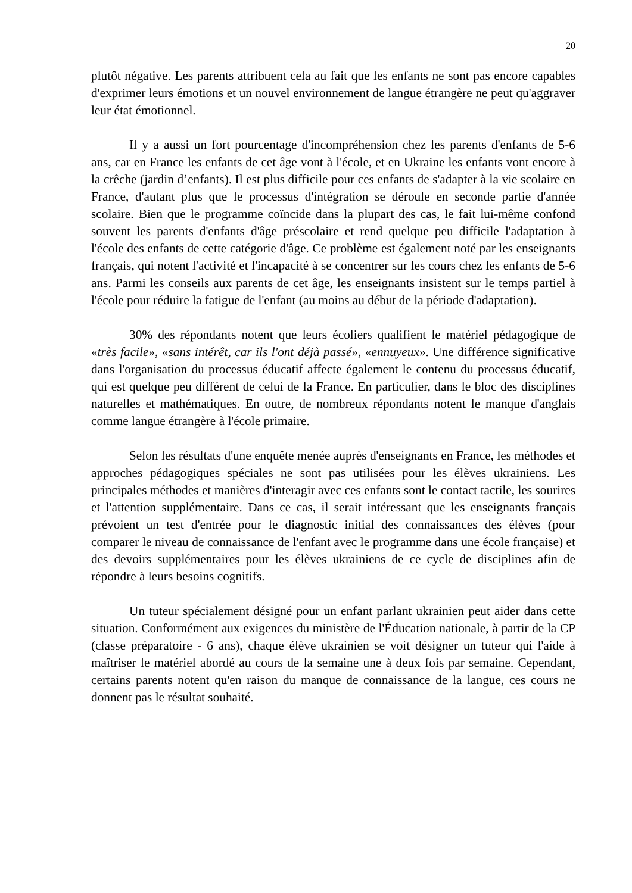20
plutôt négative. Les parents attribuent cela au fait que les enfants ne sont pas encore capables d'exprimer leurs émotions et un nouvel environnement de langue étrangère ne peut qu'aggraver leur état émotionnel.
Il y a aussi un fort pourcentage d'incompréhension chez les parents d'enfants de 5-6 ans, car en France les enfants de cet âge vont à l'école, et en Ukraine les enfants vont encore à la crêche (jardin d’enfants). Il est plus difficile pour ces enfants de s'adapter à la vie scolaire en France, d'autant plus que le processus d'intégration se déroule en seconde partie d'année scolaire. Bien que le programme coïncide dans la plupart des cas, le fait lui-même confond souvent les parents d'enfants d'âge préscolaire et rend quelque peu difficile l'adaptation à l'école des enfants de cette catégorie d'âge. Ce problème est également noté par les enseignants français, qui notent l'activité et l'incapacité à se concentrer sur les cours chez les enfants de 5-6 ans. Parmi les conseils aux parents de cet âge, les enseignants insistent sur le temps partiel à l'école pour réduire la fatigue de l'enfant (au moins au début de la période d'adaptation).
30% des répondants notent que leurs écoliers qualifient le matériel pédagogique de «très facile», «sans intérêt, car ils l'ont déjà passé», «ennuyeux». Une différence significative dans l'organisation du processus éducatif affecte également le contenu du processus éducatif, qui est quelque peu différent de celui de la France. En particulier, dans le bloc des disciplines naturelles et mathématiques. En outre, de nombreux répondants notent le manque d'anglais comme langue étrangère à l'école primaire.
Selon les résultats d'une enquête menée auprès d'enseignants en France, les méthodes et approches pédagogiques spéciales ne sont pas utilisées pour les élèves ukrainiens. Les principales méthodes et manières d'interagir avec ces enfants sont le contact tactile, les sourires et l'attention supplémentaire. Dans ce cas, il serait intéressant que les enseignants français prévoient un test d'entrée pour le diagnostic initial des connaissances des élèves (pour comparer le niveau de connaissance de l'enfant avec le programme dans une école française) et des devoirs supplémentaires pour les élèves ukrainiens de ce cycle de disciplines afin de répondre à leurs besoins cognitifs.
Un tuteur spécialement désigné pour un enfant parlant ukrainien peut aider dans cette situation. Conformément aux exigences du ministère de l'Éducation nationale, à partir de la CP (classe préparatoire - 6 ans), chaque élève ukrainien se voit désigner un tuteur qui l'aide à maîtriser le matériel abordé au cours de la semaine une à deux fois par semaine. Cependant, certains parents notent qu'en raison du manque de connaissance de la langue, ces cours ne donnent pas le résultat souhaité.